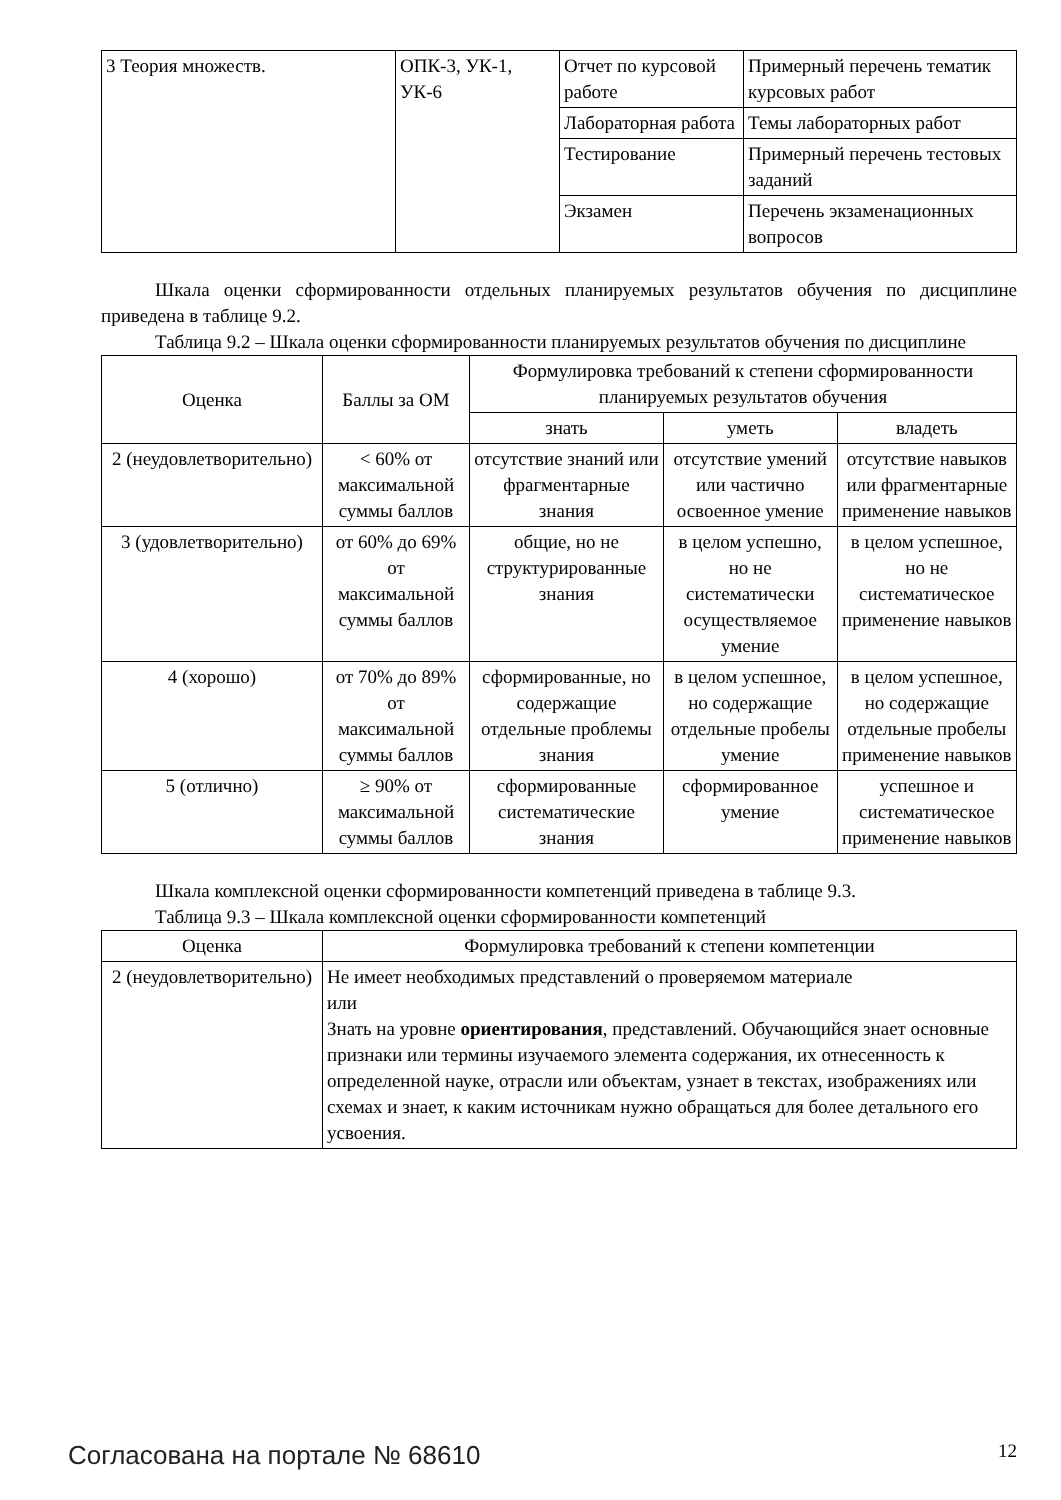| 3 Теория множеств. | ОПК-3, УК-1, УК-6 | Отчет по курсовой работе | Примерный перечень тематик курсовых работ |
| | | Лабораторная работа | Темы лабораторных работ |
| | | Тестирование | Примерный перечень тестовых заданий |
| | | Экзамен | Перечень экзаменационных вопросов |
Шкала оценки сформированности отдельных планируемых результатов обучения по дисциплине приведена в таблице 9.2.
Таблица 9.2 – Шкала оценки сформированности планируемых результатов обучения по дисциплине
| Оценка | Баллы за ОМ | Формулировка требований к степени сформированности планируемых результатов обучения | | |
| --- | --- | --- | --- | --- |
| | | знать | уметь | владеть |
| 2 (неудовлетворительно) | < 60% от максимальной суммы баллов | отсутствие знаний или фрагментарные знания | отсутствие умений или частично освоенное умение | отсутствие навыков или фрагментарные применение навыков |
| 3 (удовлетворительно) | от 60% до 69% от максимальной суммы баллов | общие, но не структурированные знания | в целом успешно, но не систематически осуществляемое умение | в целом успешное, но не систематическое применение навыков |
| 4 (хорошо) | от 70% до 89% от максимальной суммы баллов | сформированные, но содержащие отдельные проблемы знания | в целом успешное, но содержащие отдельные пробелы умение | в целом успешное, но содержащие отдельные пробелы применение навыков |
| 5 (отлично) | ≥ 90% от максимальной суммы баллов | сформированные систематические знания | сформированное умение | успешное и систематическое применение навыков |
Шкала комплексной оценки сформированности компетенций приведена в таблице 9.3.
Таблица 9.3 – Шкала комплексной оценки сформированности компетенций
| Оценка | Формулировка требований к степени компетенции |
| --- | --- |
| 2 (неудовлетворительно) | Не имеет необходимых представлений о проверяемом материале или Знать на уровне ориентирования , представлений. Обучающийся знает основные признаки или термины изучаемого элемента содержания, их отнесенность к определенной науке, отрасли или объектам, узнает в текстах, изображениях или схемах и знает, к каким источникам нужно обращаться для более детального его усвоения. |
Согласована на портале № 68610 12